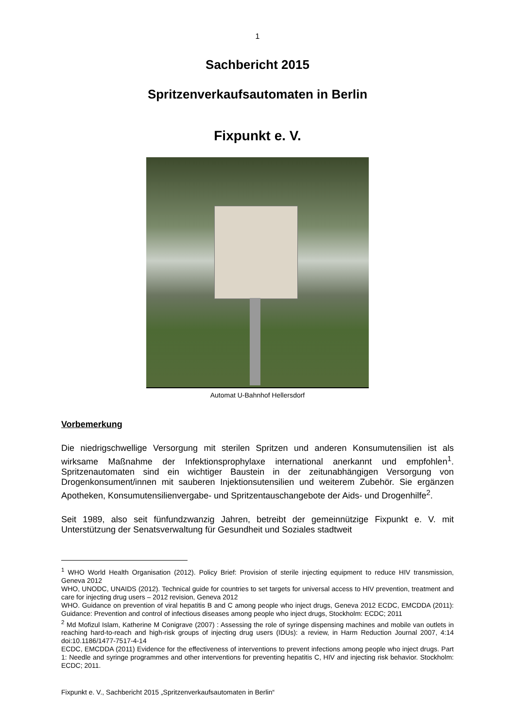1
Sachbericht 2015
Spritzenverkaufsautomaten in Berlin
Fixpunkt e. V.
Automat U-Bahnhof Hellersdorf
Vorbemerkung
Die niedrigschwellige Versorgung mit sterilen Spritzen und anderen Konsumutensilien ist als wirksame Maßnahme der Infektionsprophylaxe international anerkannt und empfohlen<sup>1</sup>. Spritzenautomaten sind ein wichtiger Baustein in der zeitunabhängigen Versorgung von Drogenkonsument/innen mit sauberen Injektionsutensilien und weiterem Zubehör. Sie ergänzen Apotheken, Konsumutensilienvergabe- und Spritzentauschangebote der Aids- und Drogenhilfe<sup>2</sup>.
Seit 1989, also seit fünfundzwanzig Jahren, betreibt der gemeinnützige Fixpunkt e. V. mit Unterstützung der Senatsverwaltung für Gesundheit und Soziales stadtweit
<sup>1</sup> WHO World Health Organisation (2012). Policy Brief: Provision of sterile injecting equipment to reduce HIV transmission, Geneva 2012
WHO, UNODC, UNAIDS (2012). Technical guide for countries to set targets for universal access to HIV prevention, treatment and care for injecting drug users – 2012 revision, Geneva 2012
WHO. Guidance on prevention of viral hepatitis B and C among people who inject drugs, Geneva 2012 ECDC, EMCDDA (2011): Guidance: Prevention and control of infectious diseases among people who inject drugs, Stockholm: ECDC; 2011
<sup>2</sup> Md Mofizul Islam, Katherine M Conigrave (2007) : Assessing the role of syringe dispensing machines and mobile van outlets in reaching hard-to-reach and high-risk groups of injecting drug users (IDUs): a review, in Harm Reduction Journal 2007, 4:14 doi:10.1186/1477-7517-4-14
ECDC, EMCDDA (2011) Evidence for the effectiveness of interventions to prevent infections among people who inject drugs. Part 1: Needle and syringe programmes and other interventions for preventing hepatitis C, HIV and injecting risk behavior. Stockholm: ECDC; 2011.
Fixpunkt e. V., Sachbericht 2015 „Spritzenverkaufsautomaten in Berlin“